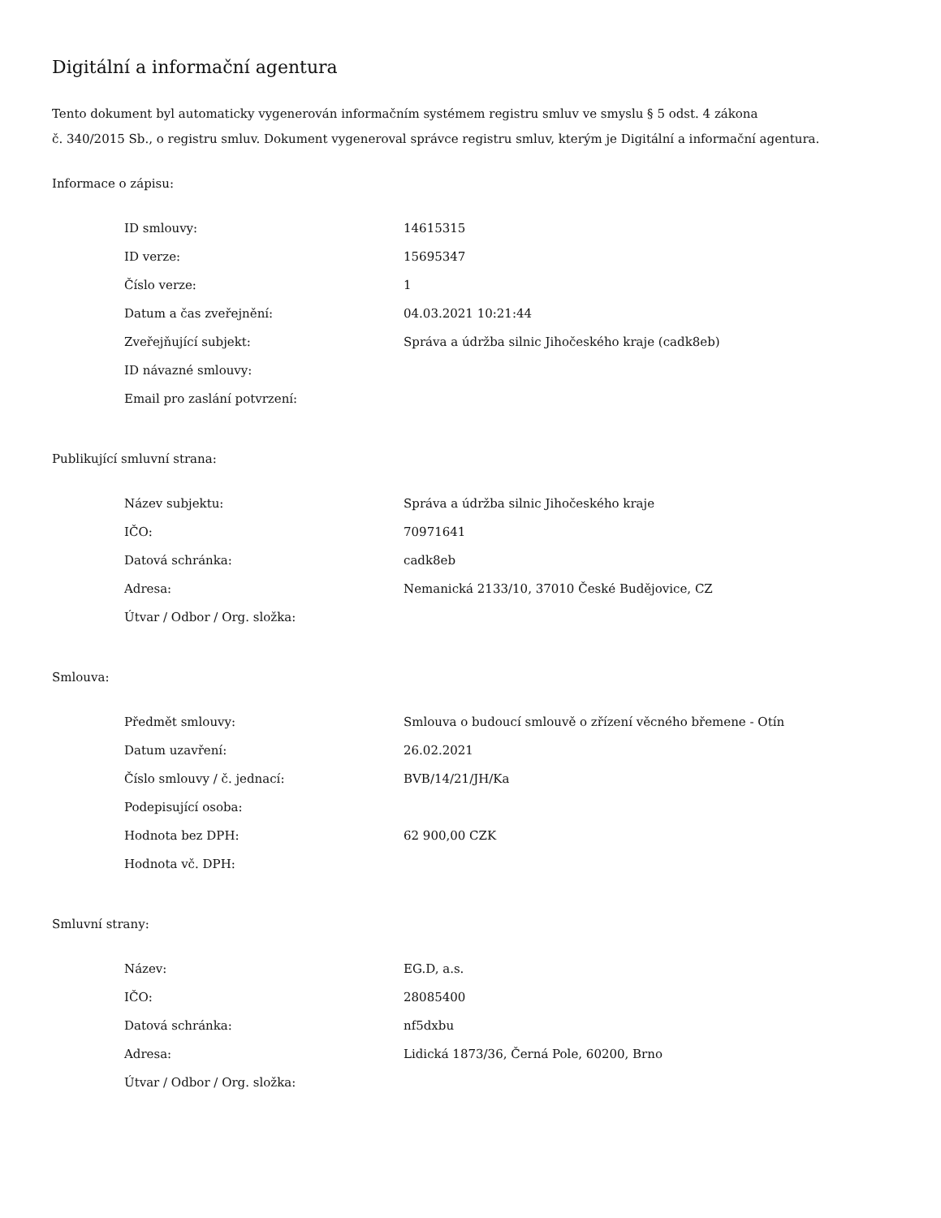Digitální a informační agentura
Tento dokument byl automaticky vygenerován informačním systémem registru smluv ve smyslu § 5 odst. 4 zákona
č. 340/2015 Sb., o registru smluv. Dokument vygeneroval správce registru smluv, kterým je Digitální a informační agentura.
Informace o zápisu:
| ID smlouvy: | 14615315 |
| ID verze: | 15695347 |
| Číslo verze: | 1 |
| Datum a čas zveřejnění: | 04.03.2021 10:21:44 |
| Zveřejňující subjekt: | Správa a údržba silnic Jihočeského kraje (cadk8eb) |
| ID návazné smlouvy: | |
| Email pro zaslání potvrzení: | |
Publikující smluvní strana:
| Název subjektu: | Správa a údržba silnic Jihočeského kraje |
| IČO: | 70971641 |
| Datová schránka: | cadk8eb |
| Adresa: | Nemanická 2133/10, 37010 České Budějovice, CZ |
| Útvar / Odbor / Org. složka: | |
Smlouva:
| Předmět smlouvy: | Smlouva o budoucí smlouvě o zřízení věcného břemene - Otín |
| Datum uzavření: | 26.02.2021 |
| Číslo smlouvy / č. jednací: | BVB/14/21/JH/Ka |
| Podepisující osoba: | |
| Hodnota bez DPH: | 62 900,00 CZK |
| Hodnota vč. DPH: | |
Smluvní strany:
| Název: | EG.D, a.s. |
| IČO: | 28085400 |
| Datová schránka: | nf5dxbu |
| Adresa: | Lidická 1873/36, Černá Pole, 60200, Brno |
| Útvar / Odbor / Org. složka: | |